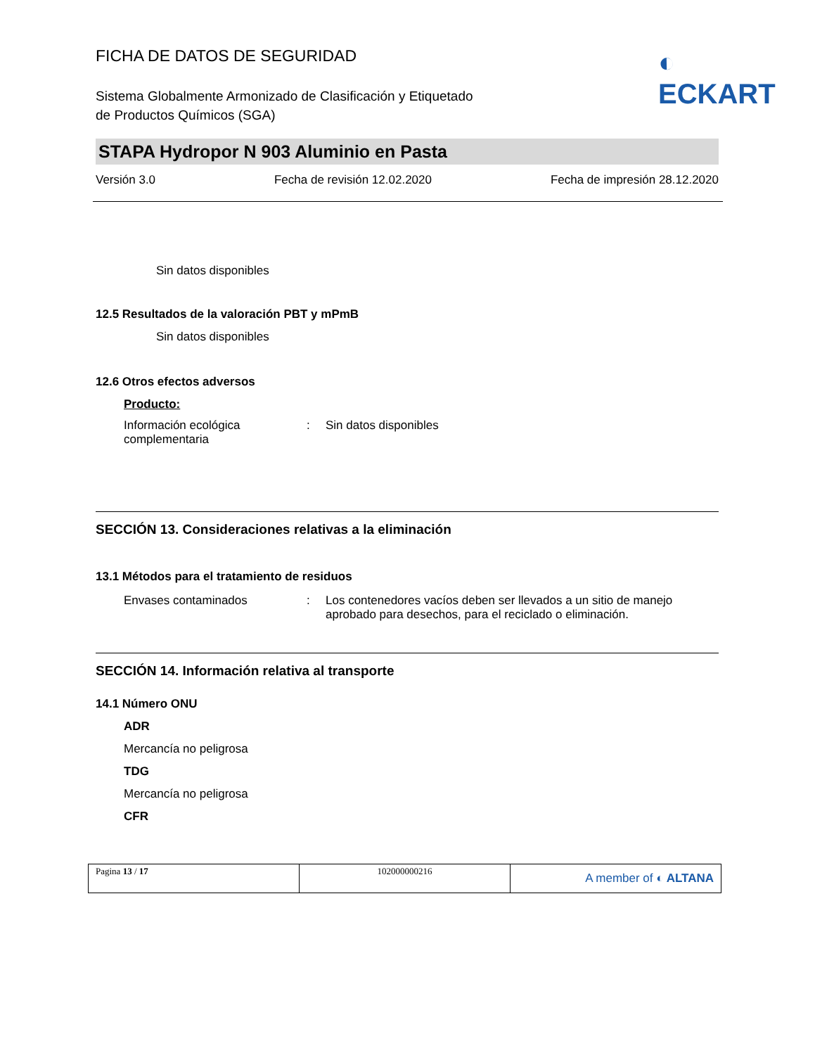FICHA DE DATOS DE SEGURIDAD
◐ ECKART
Sistema Globalmente Armonizado de Clasificación y Etiquetado
de Productos Químicos (SGA)
STAPA Hydropor N 903 Aluminio en Pasta
Versión 3.0 Fecha de revisión 12.02.2020 Fecha de impresión 28.12.2020
Sin datos disponibles
12.5 Resultados de la valoración PBT y mPmB
Sin datos disponibles
12.6 Otros efectos adversos
Producto:
Información ecológica complementaria
: Sin datos disponibles
SECCIÓN 13. Consideraciones relativas a la eliminación
13.1 Métodos para el tratamiento de residuos
Envases contaminados : Los contenedores vacíos deben ser llevados a un sitio de manejo aprobado para desechos, para el reciclado o eliminación.
SECCIÓN 14. Información relativa al transporte
14.1 Número ONU
ADR
Mercancía no peligrosa
TDG
Mercancía no peligrosa
CFR
Pagina 13 / 17 102000000216
A member of ◐ ALTANA